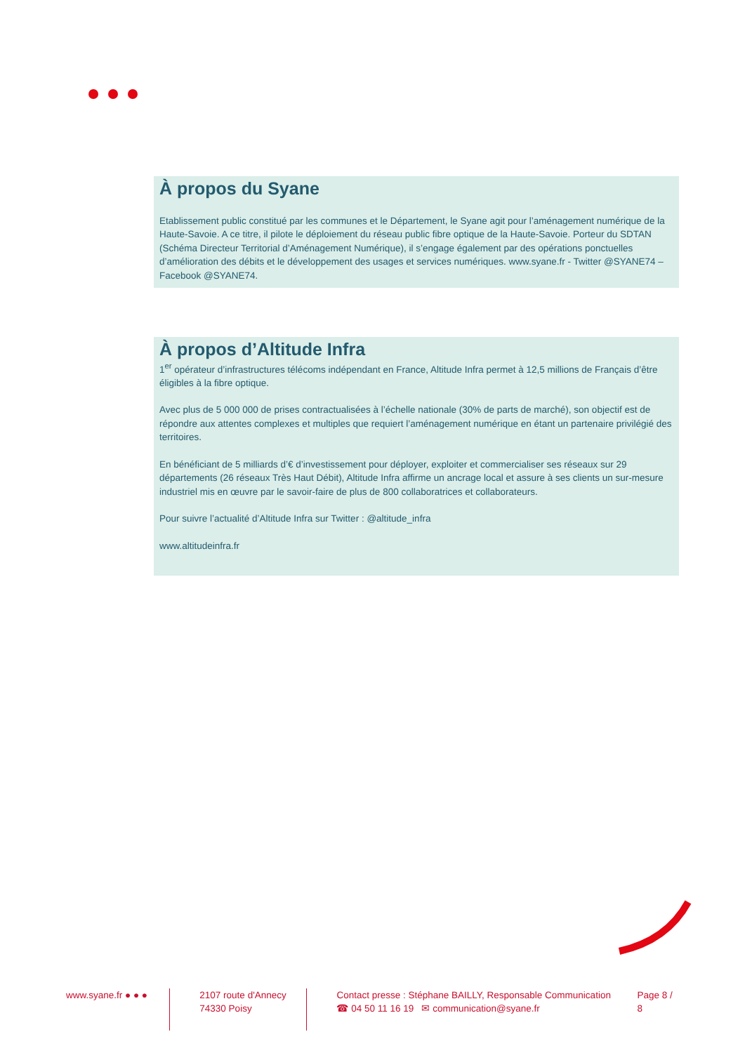À propos du Syane
Etablissement public constitué par les communes et le Département, le Syane agit pour l’aménagement numérique de la Haute-Savoie. A ce titre, il pilote le déploiement du réseau public fibre optique de la Haute-Savoie. Porteur du SDTAN (Schéma Directeur Territorial d’Aménagement Numérique), il s’engage également par des opérations ponctuelles d’amélioration des débits et le développement des usages et services numériques. www.syane.fr - Twitter @SYANE74 – Facebook @SYANE74.
À propos d’Altitude Infra
1<sup>er</sup> opérateur d’infrastructures télécoms indépendant en France, Altitude Infra permet à 12,5 millions de Français d’être éligibles à la fibre optique.
Avec plus de 5 000 000 de prises contractualisées à l’échelle nationale (30% de parts de marché), son objectif est de répondre aux attentes complexes et multiples que requiert l’aménagement numérique en étant un partenaire privilégié des territoires.
En bénéficiant de 5 milliards d’€ d’investissement pour déployer, exploiter et commercialiser ses réseaux sur 29 départements (26 réseaux Très Haut Débit), Altitude Infra affirme un ancrage local et assure à ses clients un sur-mesure industriel mis en œuvre par le savoir-faire de plus de 800 collaboratrices et collaborateurs.
Pour suivre l’actualité d’Altitude Infra sur Twitter : @altitude_infra
www.altitudeinfra.fr
www.syane.fr ● ● ●
2107 route d'Annecy
74330 Poisy
Contact presse : Stéphane BAILLY, Responsable Communication
☎ 04 50 11 16 19 ✉ communication@syane.fr
Page 8 / 8